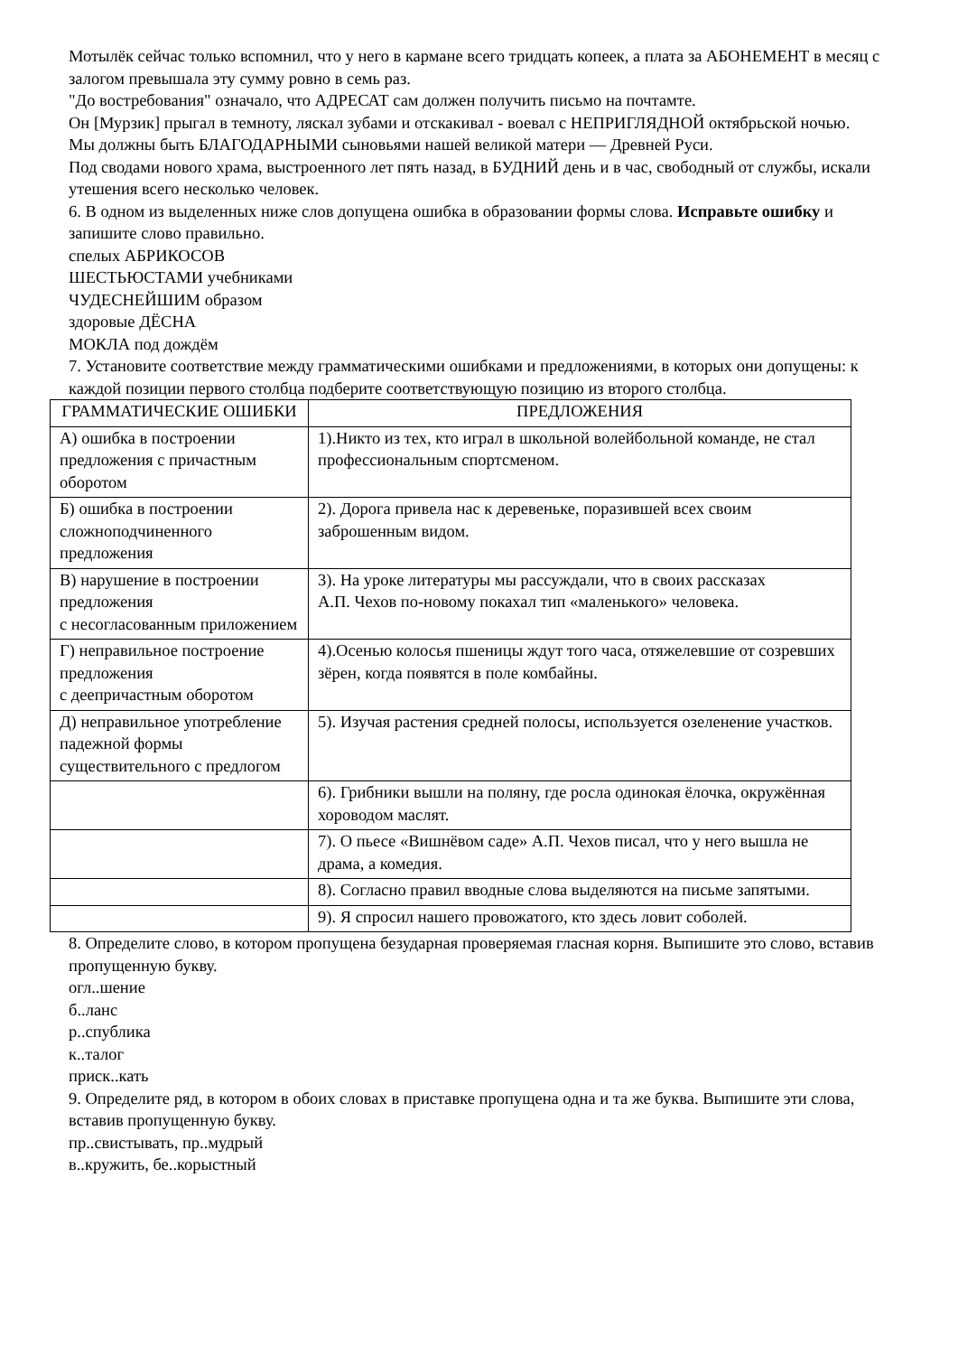Мотылёк сейчас только вспомнил, что у него в кармане всего тридцать копеек, а плата за АБОНЕМЕНТ в месяц с залогом превышала эту сумму ровно в семь раз.
"До востребования" означало, что АДРЕСАТ сам должен получить письмо на почтамте.
Он [Мурзик] прыгал в темноту, ляскал зубами и отскакивал - воевал с НЕПРИГЛЯДНОЙ октябрьской ночью.
Мы должны быть БЛАГОДАРНЫМИ сыновьями нашей великой матери — Древней Руси.
Под сводами нового храма, выстроенного лет пять назад, в БУДНИЙ день и в час, свободный от службы, искали утешения всего несколько человек.
6. В одном из выделенных ниже слов допущена ошибка в образовании формы слова. Исправьте ошибку и запишите слово правильно.
спелых АБРИКОСОВ
ШЕСТЬЮСТАМИ учебниками
ЧУДЕСНЕЙШИМ образом
здоровые ДЁСНА
МОКЛА под дождём
7. Установите соответствие между грамматическими ошибками и предложениями, в которых они допущены: к каждой позиции первого столбца подберите соответствующую позицию из второго столбца.
| ГРАММАТИЧЕСКИЕ ОШИБКИ | ПРЕДЛОЖЕНИЯ |
| А) ошибка в построении предложения с причастным оборотом | 1).Никто из тех, кто играл в школьной волейбольной команде, не стал профессиональным спортсменом. |
| Б) ошибка в построении сложноподчиненного предложения | 2). Дорога привела нас к деревеньке, поразившей всех своим заброшенным видом. |
| В) нарушение в построении предложения с несогласованным приложением | 3). На уроке литературы мы рассуждали, что в своих рассказах А.П. Чехов по-новому покахал тип «маленького» человека. |
| Г) неправильное построение предложения с деепричастным оборотом | 4).Осенью колосья пшеницы ждут того часа, отяжелевшие от созревших зёрен, когда появятся в поле комбайны. |
| Д) неправильное употребление падежной формы существительного с предлогом | 5). Изучая растения средней полосы, используется озеленение участков. |
| | 6). Грибники вышли на поляну, где росла одинокая ёлочка, окружённая хороводом маслят. |
| | 7). О пьесе «Вишнёвом саде» А.П. Чехов писал, что у него вышла не драма, а комедия. |
| | 8). Согласно правил вводные слова выделяются на письме запятыми. |
| | 9). Я спросил нашего провожатого, кто здесь ловит соболей. |
8. Определите слово, в котором пропущена безударная проверяемая гласная корня. Выпишите это слово, вставив пропущенную букву.
огл..шение
б..ланс
р..спублика
к..талог
приск..кать
9. Определите ряд, в котором в обоих словах в приставке пропущена одна и та же буква. Выпишите эти слова, вставив пропущенную букву.
пр..свистывать, пр..мудрый
в..кружить, бе..корыстный